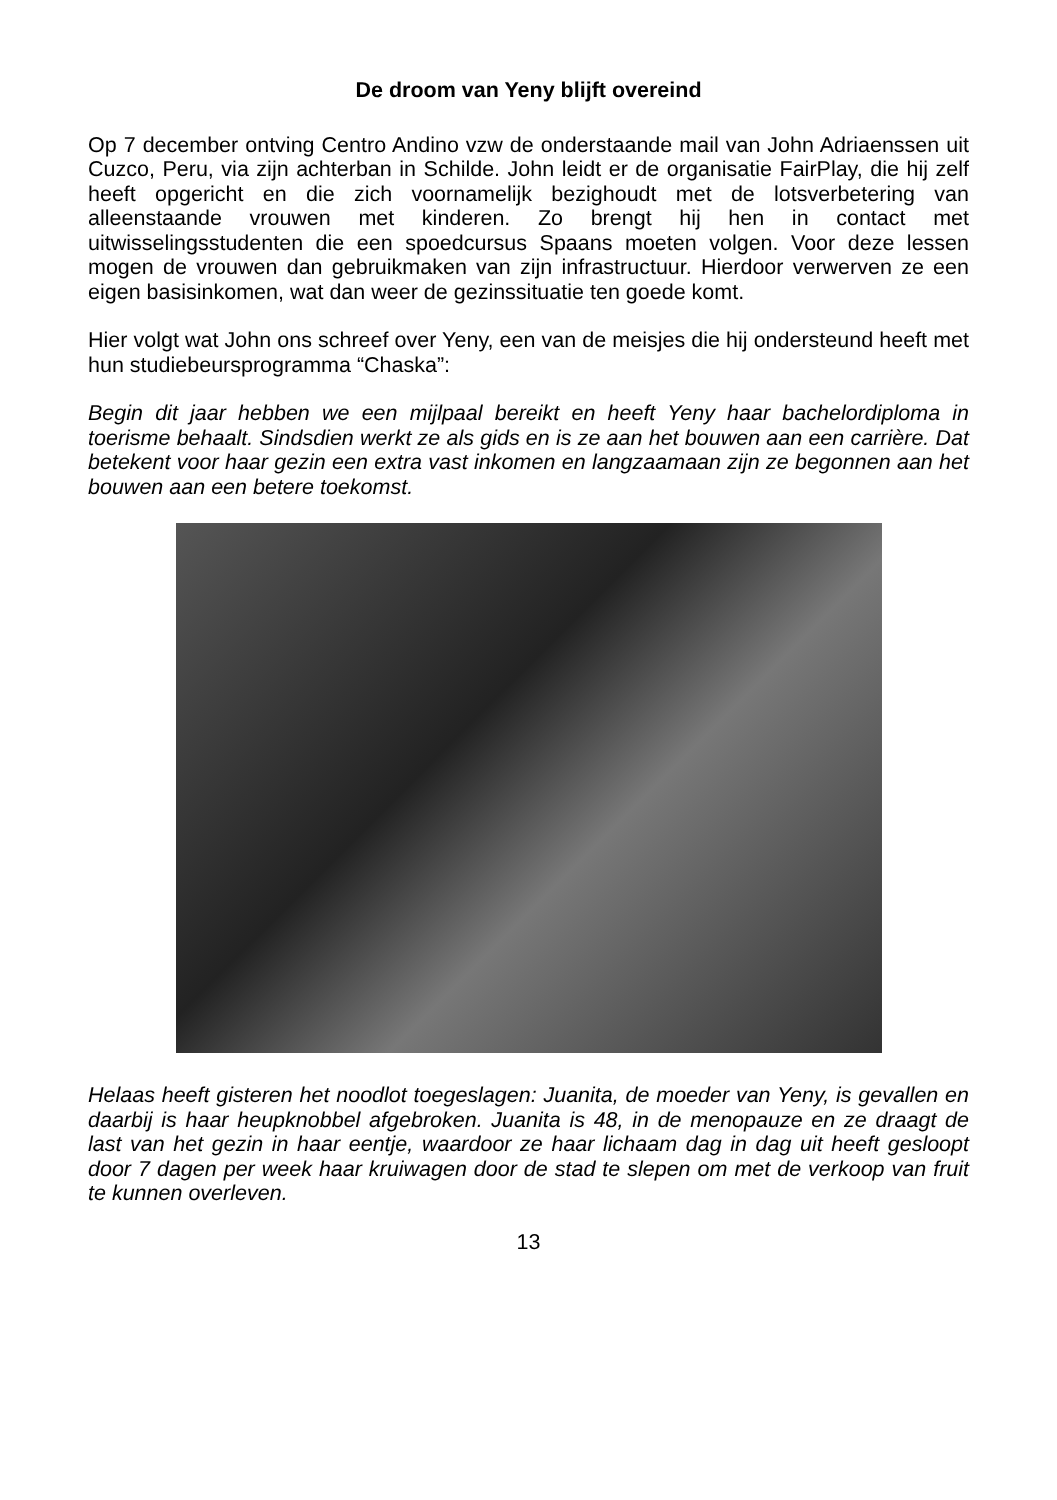De droom van Yeny blijft overeind
Op 7 december ontving Centro Andino vzw de onderstaande mail van John Adriaenssen uit Cuzco, Peru, via zijn achterban in Schilde. John leidt er de organisatie FairPlay, die hij zelf heeft opgericht en die zich voornamelijk bezighoudt met de lotsverbetering van alleenstaande vrouwen met kinderen. Zo brengt hij hen in contact met uitwisselingsstudenten die een spoedcursus Spaans moeten volgen. Voor deze lessen mogen de vrouwen dan gebruikmaken van zijn infrastructuur. Hierdoor verwerven ze een eigen basisinkomen, wat dan weer de gezinssituatie ten goede komt.
Hier volgt wat John ons schreef over Yeny, een van de meisjes die hij ondersteund heeft met hun studiebeursprogramma “Chaska”:
Begin dit jaar hebben we een mijlpaal bereikt en heeft Yeny haar bachelordiploma in toerisme behaalt. Sindsdien werkt ze als gids en is ze aan het bouwen aan een carrière. Dat betekent voor haar gezin een extra vast inkomen en langzaamaan zijn ze begonnen aan het bouwen aan een betere toekomst.
Helaas heeft gisteren het noodlot toegeslagen: Juanita, de moeder van Yeny, is gevallen en daarbij is haar heupknobbel afgebroken. Juanita is 48, in de menopauze en ze draagt de last van het gezin in haar eentje, waardoor ze haar lichaam dag in dag uit heeft gesloopt door 7 dagen per week haar kruiwagen door de stad te slepen om met de verkoop van fruit te kunnen overleven.
13